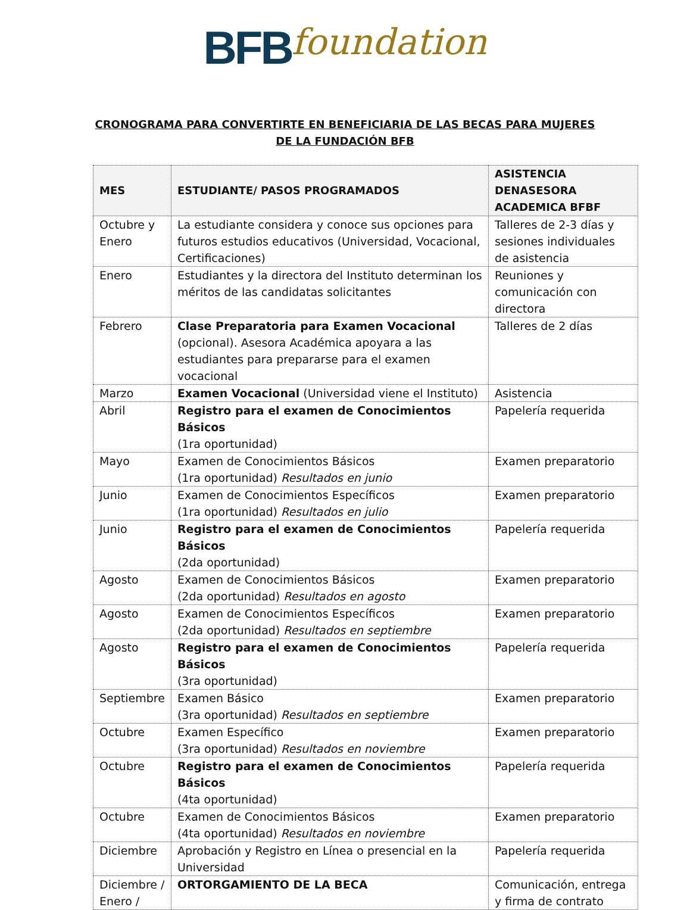BFB foundation
CRONOGRAMA PARA CONVERTIRTE EN BENEFICIARIA DE LAS BECAS PARA MUJERES DE LA FUNDACIÓN BFB
| MES | ESTUDIANTE/ PASOS PROGRAMADOS | ASISTENCIA DENASESORA ACADEMICA BFBF |
| --- | --- | --- |
| Octubre y Enero | La estudiante considera y conoce sus opciones para futuros estudios educativos (Universidad, Vocacional, Certificaciones) | Talleres de 2-3 días y sesiones individuales de asistencia |
| Enero | Estudiantes y la directora del Instituto determinan los méritos de las candidatas solicitantes | Reuniones y comunicación con directora |
| Febrero | Clase Preparatoria para Examen Vocacional (opcional). Asesora Académica apoyara a las estudiantes para prepararse para el examen vocacional | Talleres de 2 días |
| Marzo | Examen Vocacional (Universidad viene el Instituto) | Asistencia |
| Abril | Registro para el examen de Conocimientos Básicos (1ra oportunidad) | Papelería requerida |
| Mayo | Examen de Conocimientos Básicos (1ra oportunidad) Resultados en junio | Examen preparatorio |
| Junio | Examen de Conocimientos Específicos (1ra oportunidad) Resultados en julio | Examen preparatorio |
| Junio | Registro para el examen de Conocimientos Básicos (2da oportunidad) | Papelería requerida |
| Agosto | Examen de Conocimientos Básicos (2da oportunidad) Resultados en agosto | Examen preparatorio |
| Agosto | Examen de Conocimientos Específicos (2da oportunidad) Resultados en septiembre | Examen preparatorio |
| Agosto | Registro para el examen de Conocimientos Básicos (3ra oportunidad) | Papelería requerida |
| Septiembre | Examen Básico (3ra oportunidad) Resultados en septiembre | Examen preparatorio |
| Octubre | Examen Específico (3ra oportunidad) Resultados en noviembre | Examen preparatorio |
| Octubre | Registro para el examen de Conocimientos Básicos (4ta oportunidad) | Papelería requerida |
| Octubre | Examen de Conocimientos Básicos (4ta oportunidad) Resultados en noviembre | Examen preparatorio |
| Diciembre | Aprobación y Registro en Línea o presencial en la Universidad | Papelería requerida |
| Diciembre / Enero / | ORTORGAMIENTO DE LA BECA | Comunicación, entrega y firma de contrato |